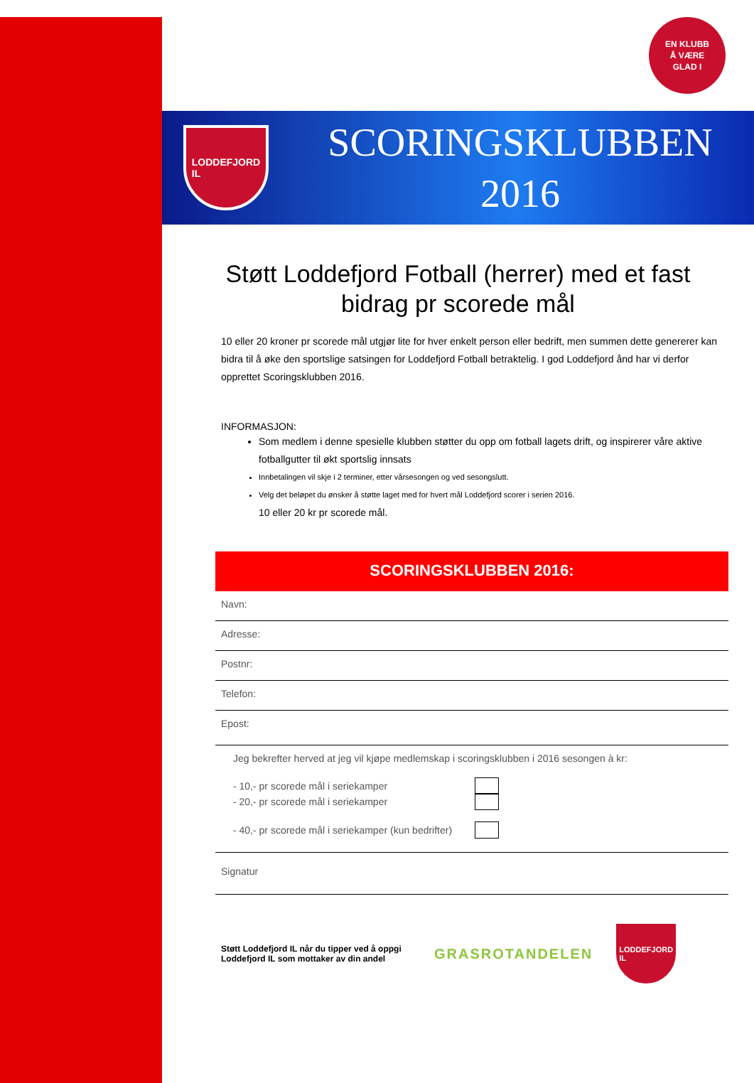EN KLUBB
Å VÆRE
GLAD I
LODDEFJORD
IL
SCORINGSKLUBBEN
2016
Støtt Loddefjord Fotball (herrer) med et fast bidrag pr scorede mål
10 eller 20 kroner pr scorede mål utgjør lite for hver enkelt person eller bedrift, men summen dette genererer kan bidra til å øke den sportslige satsingen for Loddefjord Fotball betraktelig. I god Loddefjord ånd har vi derfor opprettet Scoringsklubben 2016.
INFORMASJON:
Som medlem i denne spesielle klubben støtter du opp om fotball lagets drift, og inspirerer våre aktive fotballgutter til økt sportslig innsats
Innbetalingen vil skje i 2 terminer, etter vårsesongen og ved sesongslutt.
Velg det beløpet du ønsker å støtte laget med for hvert mål Loddefjord scorer i serien 2016.
10 eller 20 kr pr scorede mål.
SCORINGSKLUBBEN 2016:
Navn:
Adresse:
Postnr:
Telefon:
Epost:
Jeg bekrefter herved at jeg vil kjøpe medlemskap i scoringsklubben i 2016 sesongen à kr:
- 10,- pr scorede mål i seriekamper
- 20,- pr scorede mål i seriekamper
- 40,- pr scorede mål i seriekamper (kun bedrifter)
Signatur
Støtt Loddefjord IL når du tipper ved å oppgi Loddefjord IL som mottaker av din andel
GRASROTANDELEN
LODDEFJORD
IL